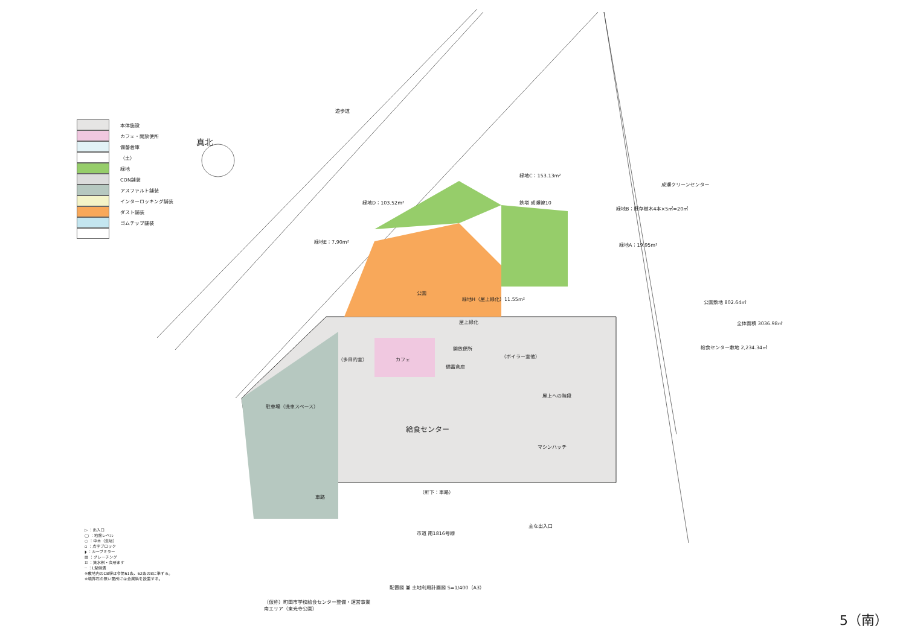本体施設
カフェ・開放便所
備蓄倉庫
（土）
緑地
CON舗装
アスファルト舗装
インターロッキング舗装
ダスト舗装
ゴムチップ舗装
真北
遊歩道
緑地D：103.52m²
緑地E：7.90m²
緑地C：153.13m²
鉄塔 成瀬線10
成瀬クリーンセンター
緑地B：既存樹木4本×5㎡=20㎡
緑地A：19.95m²
公園
緑地H（屋上緑化）11.55m²
屋上緑化
公園敷地 802.64㎡
全体面積 3036.98㎡
給食センター敷地 2,234.34㎡
（多目的室） カフェ
開放便所
備蓄倉庫
（ボイラー室他）
屋上への階段
駐車場（洗車スペース）
給食センター
マシンハッチ
車路
（軒下：車路）
市道 南1816号線
主な出入口
配置図 兼 土地利用計画図 S=1/400（A3）
（仮称）町田市学校給食センター整備・運営事業
南エリア（東光寺公園）
▷ ：出入口
◯ ：地盤レベル
○ ：中木（生垣）
▫ ：点字ブロック
◗ ：カーブミラー
▥ ：グレーチング
⌗ ：集水桝・会所ます
┄ ：L型側溝
※敷地内のCB塀は令第61条、62条の8に準ずる。
※境界石の無い箇所には金属鋲を設置する。
5（南）